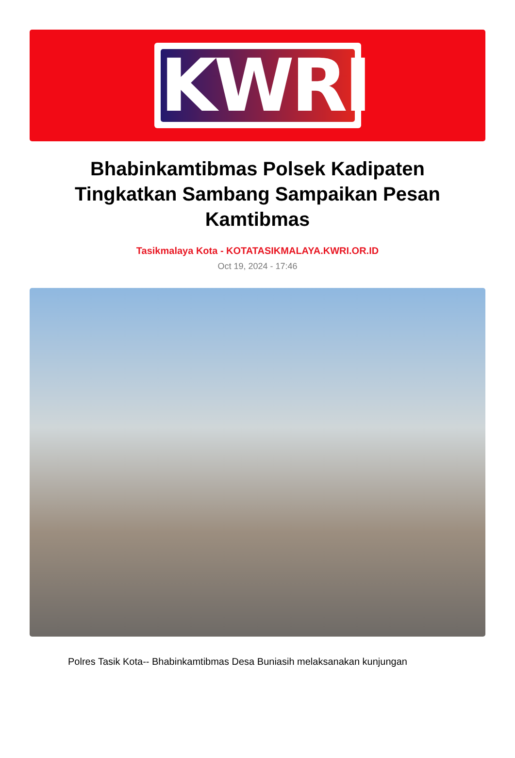KWRI
Bhabinkamtibmas Polsek Kadipaten Tingkatkan Sambang Sampaikan Pesan Kamtibmas
Tasikmalaya Kota - KOTATASIKMALAYA.KWRI.OR.ID
Oct 19, 2024 - 17:46
Polres Tasik Kota-- Bhabinkamtibmas Desa Buniasih melaksanakan kunjungan